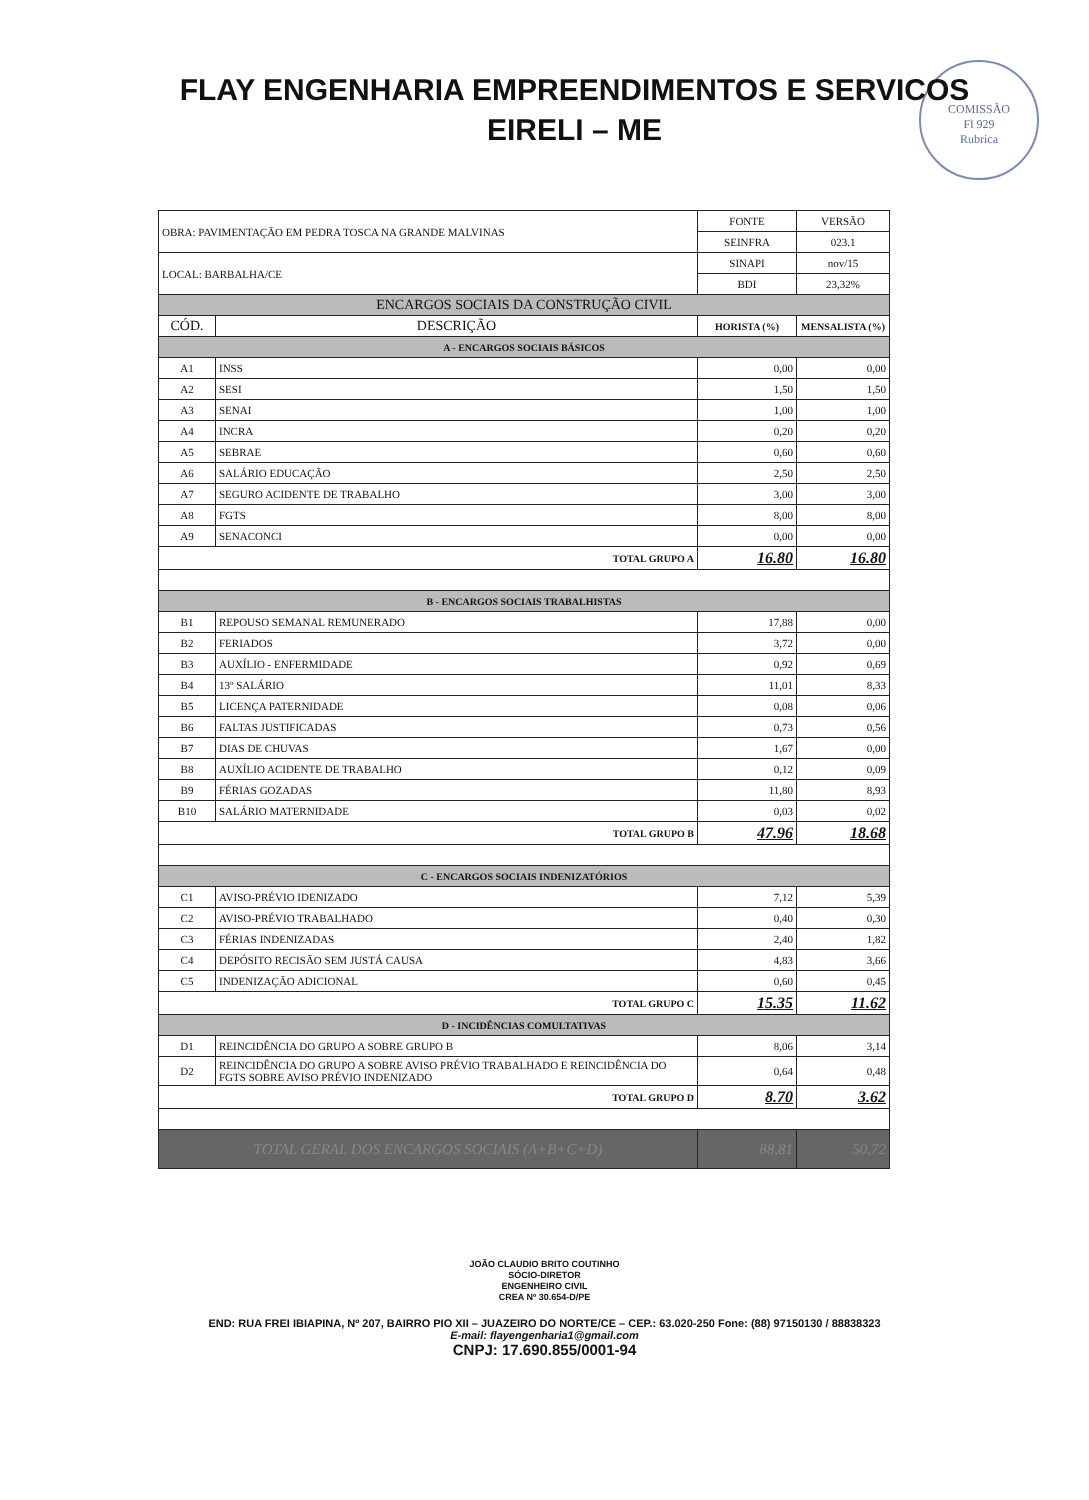FLAY ENGENHARIA EMPREENDIMENTOS E SERVICOS
EIRELI – ME
COMISSÃO
Fl 929
Rubrica
| OBRA: PAVIMENTAÇÃO EM PEDRA TOSCA NA GRANDE MALVINAS | | FONTE | VERSÃO |
| | | SEINFRA | 023.1 |
| LOCAL: BARBALHA/CE | | SINAPI | nov/15 |
| | | BDI | 23,32% |
| ENCARGOS SOCIAIS DA CONSTRUÇÃO CIVIL | | | |
| CÓD. | DESCRIÇÃO | HORISTA (%) | MENSALISTA (%) |
| A - ENCARGOS SOCIAIS BÁSICOS | | | |
| A1 | INSS | 0,00 | 0,00 |
| A2 | SESI | 1,50 | 1,50 |
| A3 | SENAI | 1,00 | 1,00 |
| A4 | INCRA | 0,20 | 0,20 |
| A5 | SEBRAE | 0,60 | 0,60 |
| A6 | SALÁRIO EDUCAÇÃO | 2,50 | 2,50 |
| A7 | SEGURO ACIDENTE DE TRABALHO | 3,00 | 3,00 |
| A8 | FGTS | 8,00 | 8,00 |
| A9 | SENACONCI | 0,00 | 0,00 |
| TOTAL GRUPO A | | 16.80 | 16.80 |
| B - ENCARGOS SOCIAIS TRABALHISTAS | | | |
| B1 | REPOUSO SEMANAL REMUNERADO | 17,88 | 0,00 |
| B2 | FERIADOS | 3,72 | 0,00 |
| B3 | AUXÍLIO - ENFERMIDADE | 0,92 | 0,69 |
| B4 | 13º SALÁRIO | 11,01 | 8,33 |
| B5 | LICENÇA PATERNIDADE | 0,08 | 0,06 |
| B6 | FALTAS JUSTIFICADAS | 0,73 | 0,56 |
| B7 | DIAS DE CHUVAS | 1,67 | 0,00 |
| B8 | AUXÍLIO ACIDENTE DE TRABALHO | 0,12 | 0,09 |
| B9 | FÉRIAS GOZADAS | 11,80 | 8,93 |
| B10 | SALÁRIO MATERNIDADE | 0,03 | 0,02 |
| TOTAL GRUPO B | | 47.96 | 18.68 |
| C - ENCARGOS SOCIAIS INDENIZATÓRIOS | | | |
| C1 | AVISO-PRÉVIO IDENIZADO | 7,12 | 5,39 |
| C2 | AVISO-PRÉVIO TRABALHADO | 0,40 | 0,30 |
| C3 | FÉRIAS INDENIZADAS | 2,40 | 1,82 |
| C4 | DEPÓSITO RECISÃO SEM JUSTÁ CAUSA | 4,83 | 3,66 |
| C5 | INDENIZAÇÃO ADICIONAL | 0,60 | 0,45 |
| TOTAL GRUPO C | | 15.35 | 11.62 |
| D - INCIDÊNCIAS COMULTATIVAS | | | |
| D1 | REINCIDÊNCIA DO GRUPO A SOBRE GRUPO B | 8,06 | 3,14 |
| D2 | REINCIDÊNCIA DO GRUPO A SOBRE AVISO PRÉVIO TRABALHADO E REINCIDÊNCIA DO FGTS SOBRE AVISO PRÉVIO INDENIZADO | 0,64 | 0,48 |
| TOTAL GRUPO D | | 8.70 | 3.62 |
| TOTAL GERAL DOS ENCARGOS SOCIAIS (A+B+C+D) | | 88,81 | 50,72 |
JOÃO CLAUDIO BRITO COUTINHO
SÓCIO-DIRETOR
ENGENHEIRO CIVIL
CREA Nº 30.654-D/PE
END: RUA FREI IBIAPINA, Nº 207, BAIRRO PIO XII – JUAZEIRO DO NORTE/CE – CEP.: 63.020-250 Fone: (88) 97150130 / 88838323
E-mail: flayengenharia1@gmail.com
CNPJ: 17.690.855/0001-94